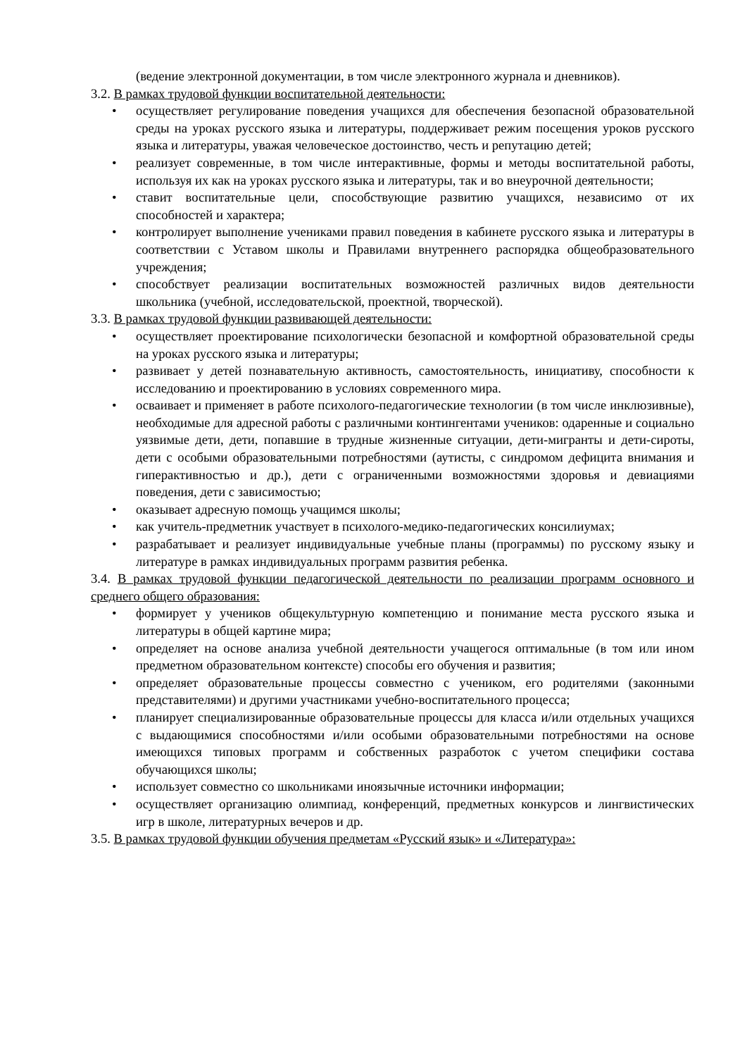(ведение электронной документации, в том числе электронного журнала и дневников).
3.2. В рамках трудовой функции воспитательной деятельности:
• осуществляет регулирование поведения учащихся для обеспечения безопасной образовательной среды на уроках русского языка и литературы, поддерживает режим посещения уроков русского языка и литературы, уважая человеческое достоинство, честь и репутацию детей;
• реализует современные, в том числе интерактивные, формы и методы воспитательной работы, используя их как на уроках русского языка и литературы, так и во внеурочной деятельности;
• ставит воспитательные цели, способствующие развитию учащихся, независимо от их способностей и характера;
• контролирует выполнение учениками правил поведения в кабинете русского языка и литературы в соответствии с Уставом школы и Правилами внутреннего распорядка общеобразовательного учреждения;
• способствует реализации воспитательных возможностей различных видов деятельности школьника (учебной, исследовательской, проектной, творческой).
3.3. В рамках трудовой функции развивающей деятельности:
• осуществляет проектирование психологически безопасной и комфортной образовательной среды на уроках русского языка и литературы;
• развивает у детей познавательную активность, самостоятельность, инициативу, способности к исследованию и проектированию в условиях современного мира.
• осваивает и применяет в работе психолого-педагогические технологии (в том числе инклюзивные), необходимые для адресной работы с различными контингентами учеников: одаренные и социально уязвимые дети, дети, попавшие в трудные жизненные ситуации, дети-мигранты и дети-сироты, дети с особыми образовательными потребностями (аутисты, с синдромом дефицита внимания и гиперактивностью и др.), дети с ограниченными возможностями здоровья и девиациями поведения, дети с зависимостью;
• оказывает адресную помощь учащимся школы;
• как учитель-предметник участвует в психолого-медико-педагогических консилиумах;
• разрабатывает и реализует индивидуальные учебные планы (программы) по русскому языку и литературе в рамках индивидуальных программ развития ребенка.
3.4. В рамках трудовой функции педагогической деятельности по реализации программ основного и среднего общего образования:
• формирует у учеников общекультурную компетенцию и понимание места русского языка и литературы в общей картине мира;
• определяет на основе анализа учебной деятельности учащегося оптимальные (в том или ином предметном образовательном контексте) способы его обучения и развития;
• определяет образовательные процессы совместно с учеником, его родителями (законными представителями) и другими участниками учебно-воспитательного процесса;
• планирует специализированные образовательные процессы для класса и/или отдельных учащихся с выдающимися способностями и/или особыми образовательными потребностями на основе имеющихся типовых программ и собственных разработок с учетом специфики состава обучающихся школы;
• использует совместно со школьниками иноязычные источники информации;
• осуществляет организацию олимпиад, конференций, предметных конкурсов и лингвистических игр в школе, литературных вечеров и др.
3.5. В рамках трудовой функции обучения предметам «Русский язык» и «Литература»: